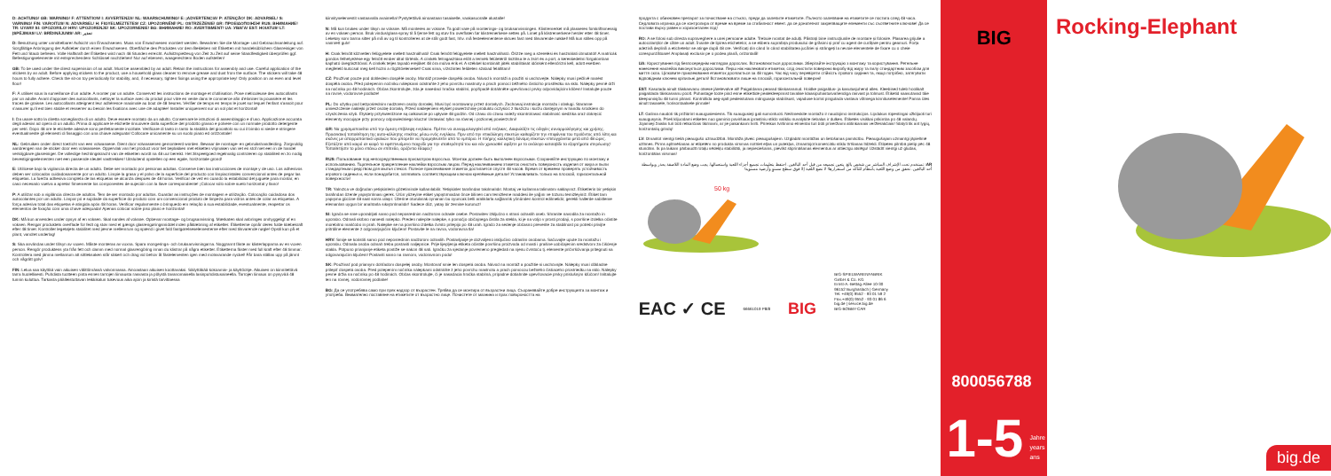D: ACHTUNG! GB: WARNING! F: ATTENTION! I: AVVERTENZA! NL: WAARSCHUWING! E: ¡ADVERTENCIA! P: ATENÇÃO! DK: ADVARSEL! S: VARNING! FIN: VAROITUS! N: ADVARSEL! H: FIGYELMEZTETES! CZ: UPOZORNĚNÍ! PL: OSTRZEŻENIE! GR: ΠΡΟΕΙΔΟΠΟΙΗΣΗ! RUS: ВНИМАНИЕ! TR: UYARI! SI: OPOZORILO! HRV: UPOZORENJE! SK: UPOZORNENIE! BG: ВНИМАНИЕ! RO: AVERTISMENT! UA: УВАГА! EST: HOIATUS! LT: ĮSPĖJIMAS! LV: BRĪDINĀJUMS! AR: تحذير
D: Benutzung unter unmittelbarer Aufsicht von Erwachsenen. Muss von Erwachsenen montiert werden. Bewahren Sie die Montage- und Gebrauchsanleitung auf. Sorgfältige Anbringung der Aufkleber durch einen Erwachsenen. Oberfläche des Produktes vor dem Bekleben mit Etiketten mit handelsüblichem Glasreiniger von Fett und Staub befreien. Volle Haftkraft der Etiketten wird nach 48 Stunden erreicht. Aufsitzspielzeug von Zeit zu Zeit auf seine Standfestigkeit überprüfen ggf. Befestigungselemente mit entsprechendem Schlüssel nachziehen! Nur auf ebenem, waagerechtem Boden aufstellen!
GB: To be used under the direct supervision of an adult. Must be assembled by an adult. Retain the instructions for assembly and use. Careful application of the stickers by an adult. Before applying stickers to the product, use a household glass cleaner to remove grease and dust from the surface. The stickers will take 48 hours to fully adhere. Check the sit-on toy periodically for stability, and, if necessary, tighten fixings using the appropriate key! Only position on an even and level floor!
F: À utiliser sous la surveillance d'un adulte. A monter par un adulte. Conservez les instructions de montage et d'utilisation. Pose méticuleuse des autocollants par un adulte. Avant d'apposer des autocollants, nettoyer la surface avec du produit pour vitre en vente dans le commerce afin d'éliminer la poussière et les traces de graisse. Les autocollants atteignent leur adhérence maximale au bout de 48 heures. Vérifier de temps en temps le jouet sur lequel l'enfant s'assoit pour s'assurer qu'il est bien stable et resserrer au besoin les fixations avec une clé adaptée! Installer uniquement sur un sol plat et horizontal!
I: Da usare sotto la diretta sorveglianza di un adulto. Deve essere montato da un adulto. Conservare le istruzioni di assemblaggio e d'uso. Applicazione accurata degli adesivi ad opera di un adulto. Prima di applicare le etichette rimuovere dalla superficie del prodotto grasso e polvere con un normale prodotto detergente per vetri. Dopo 48 ore le etichette adesive sono perfettamente incollate. Verificare di tanto in tanto la stabilità del giocattolo su cui il bimbo si siede e stringere eventualmente gli elementi di fissaggio con una chiave adeguata! Collocare unicamente su un suolo piano ed orizzontale!
NL: Gebruiken onder direct toezicht van een volwassene. Dient door volwassenen gemonteerd worden. Bewaar de montage- en gebruikshandleiding. Zorgvuldig aanbrengen van de sticker door een volwassene. Oppervlak van het product voor het beplakken met etiketten vrijmaken van vet en stof met een in de handel verkrijgbare glasreiniger. De volledige hechtingskracht van de etiketten wordt na 48 uur bereikt. Het zitspeelgoed regelmatig controleren op stabiliteit en zo nodig bevestigingselementen met een passende sleutel vasttrekken! Uitsluitend opstellen op een egale, horizontale grond!
E: Utilícese bajo la vigilancia directa de un adulto. Debe ser montado por personas adultas. Conserve bien las instrucciones de montaje y de uso. Los adhesivos deben ser colocados cuidadosamente por un adulto. Limpie la grasa y el polvo de la superficie del producto con limpiacristales convencional antes de pegar las etiquetas. La fuerza adhesiva completa de las etiquetas se alcanza después de 48 horas. Verificar de vez en cuando la estabilidad del juguete para montar, en caso necesario vuelva a apretar firmemente los componentes de sujeción con la llave correspondiente! ¡Colocar sólo sobre suelo horizontal y llano!
P: A utilizar sob a vigilância directa de adultos. Tem de ser montado por adultos. Guardar as instruções de montagem e utilização. Colocação cuidadosa dos autocolantes por um adulto. Limpar pó e sujidade da superfície do produto com um convencional produto de limpeza para vidros antes de colar as etiquetas. A força adesiva total das etiquetas é atingida após 48 horas. Verificar regularmente o brinquedo em relação à sua estabilidade, eventualmente, reapertar os elementos de fixação com uma chave adequada! Apenas colocar sobre piso plano e horizontal!
DK: Må kun anvendes under opsyn af en voksen. Skal samles af voksne. Opbevar montage- og brugsanvisning. Mærkaten skal anbringes omhyggeligt af en voksen. Rengør produktets overflade for fedt og støv med et gængs glasrengøringsmiddel inden påklæbning af etiketter. Etiketterne opnår deres fulde klæbekraft efter 48 timer. Kontroller legetøjets stabilitet med jævne mellemrum og spænd i givet fald fastgørelseselementerne efter med tilsvarende nøgle! Opstil kun på et plant, vandret underlag!
S: Ska användas under tillsyn av vuxen. Måste monteras av vuxna. Spara mongerings- och bruksanvisningarna. Noggrannt fäste av klisterlapparna av en vuxen person. Rengör produktens yta från fett och damm med normal glasrengöring innan du klistrar på några etiketter. Etiketterna fäster med full kraft efter 48 timmar. Kontrollera med jämna mellanrum att sittleksaken står säkert och drag vid behov åt fästelementen igen med motsvarande nyckel! Får bara ställas upp på jämnt och vågrätt golv!
FIN: Lelua saa käyttää vain aikuisen välittömässä valvonnassa. Ainoastaan aikuisen koottavaksi. Säilyttäkää kokoamis- ja käyttöohje. Aikuisen on kiinnitettävä tarra huolellisesti. Puhdista tuotteen pinta ennen tarrojen liimausta rasvasta ja pölystä tavanomaisella lasinpuhdistusaineella. Tarrojen liimaus on pysyvää 48 tunnin kuluttua. Tarkasta päälleistuttavan leikkikalun tukevuus aika ajoin ja kiristä tarvittaessa
kiinnityselementit vastaavalla avaimella! Pystytettävä ainoastaan tasaiselle, vaakasuoralle alustalle!
N: Må kun brukes under tilsyn av voksne. Må monteres av voksne. Ta godt vare på monterings- og bruksanvisningen. Klistremerket må plasseres forskriftsmessig av en voksen person. Bruk vindus/glass-spray til å fjerne fett og støv fra overflaten før klistremerkene settes på. Limet på klistremerkene herder etter 48 timer. Leketøy som barna sitter på må av og til kontrolleres at de står godt fast, hhv. må festeelementene skrues fast med tilsvarende nøkkel! Må kun stilles opp på vannrett gulv!
H: Csak felnőtt közvetlen felügyelete mellett használható! Csak felnőtt felügyelete mellett használható. Őrizze meg a szerelési és használati útmutatót! A matricák gondos felhelyezése egy felnőtt ember által történik. A címkék felragasztása előtt a termék felületéről tisztítsa le a zsírt és a port, a kereskedelmi forgalomban kapható üvegtisztítóval. A címkék teljes tapadó erejüket 48 óra múlva érik el. A székkel kombinált játék stabilitását időnként ellenőrizni kell, adott esetben megfelelő kulccsal meg kell húzni a rögzítőelemeket! Csak sima, vízszintes felületen szabad felállítani!
CZ: Používat pouze pod dohledem dospělé osoby. Montáž provede dospělá osoba. Návod k montáži a použití si uschovejte. Nálepky musí pečlivě nanést dospělá osoba. Před polepením nočníku nálepkami odstraňte z jeho povrchu mastnoty a prach pomocí běžného čisticího prostředku na sklo. Nálepky pevně drží na nočníku po 48 hodinách. Občas zkontrolujte, zda je nasedací hračka stabilní, popřípadě dotáhněte upevňovací prvky odpovídajícím klíčem! Instalujte pouze na rovné, vodorovné podlaze!
PL: Do użytku pod bezpośrednim nadzorem osoby dorosłej. Musi być montowany przez dorosłych. Zachowaj instrukcję montażu i obsługi. Staranne umieszczenie naklejki przez osobę dorosłą. Przed naklejeniem etykiet powierzchnię produktu oczyścić z tłuszczu i kurzu dostępnym w handlu środkiem do czyszczenia szyb. Etykiety przytwierdzone są całkowicie po upływie 48 godzin. Od czasu do czasu należy skontrolować stabilność siedzika oraz dokręcić elementy mocujące przy pomocy odpowiedniego klucza! Ustawiać tylko na równej i poziomej powierzchni!
GR: Να χρησιμοποιείται υπό την άμεση επίβλεψη ενηλίκου. Πρέπει να συναρμολογηθεί από ενήλικες. Διαφυλάξτε τις οδηγίες συναρμολόγησης και χρήσης. Προσεκτική τοποθέτηση της αυτο-κόλλητης ετικέτας μέσω ενός ενηλίκου. Πριν από την επικόλληση ετικετών καθαρίζετε την επιφάνεια του προϊόντος από λίπη και σκόνες με απορρυπαντικό υγαλιών που μπορείτε να προμηθευτείτε από το εμπόριο. Η πλήρης κολλητική δύναμη ετικετών επιτυγχάνεται μετά από 48 ώρες. Εξετάζετε από καιρό σε καιρό το εφιππευόμενο παιχνίδι για την σταθερότητά του και εάν χρειασθεί σφίξετε με το ανάλογο κατσαβίδι τα εξαρτήματα στερέωσης! Τοποθετήστε το μόνο επάνω σε επίπεδο, οριζόντιο έδαφος!
RUS: Пользование под непосредственным присмотром взрослых. Монтаж должен быть выполнен взрослыми. Сохраняйте инструкцию по монтажу и использованию. Тщательное прикрепление наклейки взрослым лицом. Перед наклеиванием этикеток очистить поверхность изделия от жира и пыли стандартным средством для мытья стекол. Полное приклеивание этикеток достигается спустя 48 часов. Время от времени проверять устойчивость игрового сиденья и, если понадобится, затягивать соответствующим ключом крепёжные детали! Устанавливать только на плоской, горизонтальной поверхности!
TR: Yalnızca ve doğrudan yetişkinlerin gözetiminde kullanılabilir. Yetişkinler tarafından takılmalıdır. Montaj ve kullanma talimatını saklayınız. Etiketlerin bir yetişkin tarafından özenle yapıştırılması gerek. Ürün yüzeyine etiket yapıştırmadan önce bilinen cam temizleme maddesi ile yağını ve tozunu temizleyiniz. Etiket tam yapışma gücüne 48 saat sonra ulaşır. Üzerine oturularak oynanan bu oyuncak belli aralıklarla sağlamlık yönünden kontrol edilmelidir, gerekli hallerde sabitleme elemanları uygun bir anahtarla sıkıştırılmalıdır! Sadece düz, yatay bir zemine kurunuz!
SI: Igrača se sme uporabljati samo pod neposrednim nadzorom odrasle osebe. Postavitev izključno s strani odraslih oseb. Shranite navodila za montažo in uporabo. Odrasli skrbno namesti nalepko. Preden nalepite nalepke, s pomočjo običajnega čistila za stekla, ki je na voljo v prosti prodaji, s površine izdelka očistite morebitno maščobo in prah. Nalepke se na površino izdelka čvrsto prilepijo po 48 urah. Igračo za sedenje občasno preverite za stabilnost po potrebi privijte pritrdilne elemente z odgovarjajočim ključem! Postavite le na ravna, vodoravna tla!
HRV: Smije se koristiti samo pod neposrednim nadzorom odraslih. Postavljanje je dozvoljeno isključivo odraslim osobama. Sačuvajte upute za montažu i uporabu. Odrasla osoba odmah treba postaviti naljepnice. Prije lijepljenja etiketa očistite površinu proizvoda od masti i prašine uobičajenim sredstvom za čišćenje stakla. Potpuno prianjanje etiketa postiže se nakon 48 sati. Igračku za sjedanje povremeno pregledati na njenu čvrstoću tj. elemente pričvršćivanja pritegnuti sa odgovarajućim ključem! Postaviti samo na ravnom, vodoravnom podu!
SK: Používať pod priamym dohľadom dospelej osoby. Montovať smie len dospelá osoba. Návod na montáž a použitie si uschovajte. Nálepky musí dôkladne prilepiť dospelá osoba. Pred polepením nočníka nálepkami odstráňte z jeho povrchu mastnotu a prach pomocou bežného čistiaceho prostriedku na sklo. Nálepky pevne držia na nočníku po 48 hodinách. Občas skontrolujte, či je nasadacia hračka stabilná, prípadne dotiahnite upevňovacie prvky príslušným kľúčom! Inštalujte len na rovnej, vodorovnej podlahe!
BG: Да се употребява само при пряк надзор от възрастен. Трябва да се монтира от възрастни лица. Съхранявайте добре инструкцията за монтаж и употреба. Внимателно поставяне на етикетите от възрастно лице. Почистете от мазнина и прах повърхността на
продукта с обикновен препарат за почистване на стъкло, преди да залепите етикетите. Пълното залепване на етикетите се постига след 48 часа. Седловата играчка да се контролира от време на време за стабилност евент. да се донатегнат закрепващите елементи със съответните ключове! Да се постави върху равен и хоризонтален под!
RO: A se folosi sub directa supraveghere a unei persoane adulte. Trebuie montat de adulți. Păstrați bine instrucțiunile de montare și folosire. Plasarea grijulie a autocolanților de către un adult. Înainte de lipirea etichetelor, a se elibera suprafața produsului de grăsimi și praf cu agent de curățare pentru geamuri. Forța adezivă deplină a etichetelor se atinge după 48 ore. Verificați din când în când stabilitatea jucăriei și strângeți la nevoie elementele de fixare cu o cheie corespunzătoare! Amplasați exclusiv pe o podea plană, orizontală!
UA: Користування під безпосереднім наглядом дорослих. Встановлюється дорослими. Зберігайте інструкцію з монтажу та користування. Ретельне нанесення наклейок виконується дорослими. Перш ніж наклеювати етикетки, слід очистити поверхню виробу від жиру та пилу стандартним засобом для миття скла. Цілковите приклеювання етикеток досягається за 48 годин. Час від часу перевіряти стійкість ігрового сидіння та, якщо потрібно, затягувати відповідним ключем кріпильні деталі! Встановлювати лише на плоскій, горизонтальній поверхні!
EST: Kasutada ainult täiskasvanu otsese järelevalve all! Paigaldama peavad täiskasvanud. Hoidke paigaldus- ja kasutusjuhend alles. Kleebised tuleb hoolikalt paigaldada täiskasvanu poolt. Puhastage toote pind enne etikettide pealekleepimist tavalise klaasipuhastusvahendiga rasvast ja tolmust. Etiketid saavutavad täie kleepumisjõu 48 tunni pärast. Kontrollida aeg-ajalt pealeistutava mänguasja stabiilsust, vajaduse korral pingutada vastava võtmega kinnituselemente! Panna üles ainult tasasele, horisontaalsele pinnale!
LT: Galima naudoti tik prižiūrint suaugusiesiems. Tik suaugusieji gali sumontuoti. Neišmeskite montažo ir naudojimo instrukcijos. Lipdukus rūpestingai užklijuoti turi suaugusysis. Prieš klijuodami etiketes nuo gaminio paviršiaus įprastiniu stiklo valikliu nuvalykite riebalus ir dulkes. Etiketės visiškai prikimba po 48 valandų. Jojamieji žaislai turi būti retkarčiais tikrinami, ar jie pakankami tvirti. Prireikus tvirtinimo elmentai turi būti priveržiami atitinkamais veržlėrakčiais! Statyti tik ant lygių, horizontalių grindų!
LV: Izmantot vienīgi tiešā pieaugušo uzraudzībā. Montāža jāveic pieaugušajiem. Uzglabāt montāžas un lietošanas pamācību. Pieaugušajam uzmanīgi jāpielīmē uzlīmes. Pirms aplīmēšanas ar etiķetēm no produkta virsmas notīriet eļļas un putekļus, izmantojot komerciālu stiklu tīrīšanas līdzekli. Etiķetes pilnībā pielip pēc 48 stundām. Ik pa laikam pārbaudīt rotaļu sēdekļu stabilitāti, ja nepieciešams, pievilkt stiprināšanas elementus ar attiecīgu atslēgu! Uzstādīt vienīgi uz gludas, horizontālas virsmas!
AR: تستخدم تحت الإشراف المباشر من شخص بالغ. يتعين تجميعه من قبل أحد البالغين. احتفظ بتعليمات تجميع أجزاء اللعبة واستعمالها. يجب وضع المادة اللاصقة بحذر وبواسطة أحد البالغين. تحقق من وضع اللعبة بانتظام للتأكد من استقرارها! لا تضع اللعبة إلا فوق سطح مستوٍ وأرضية مستوية!
50 kg
EAC ✓ CE 66661019 P8/8 BIG BIG-SPIELWARENFABRIK
GmbH & Co. KG
Ernst-A.-Bettag-Allee 10-30
96152 Burghaslach | Germany
Tel. +49(0) 9552 - 93 01 59 2
Fax.+49(0) 9552 - 93 01 86 6
big.de | service.big.de
BIG-BOBBY-CAR
BIG
800056788
1-5
Jahre
years
ans
Rocking-Elephant
big.de